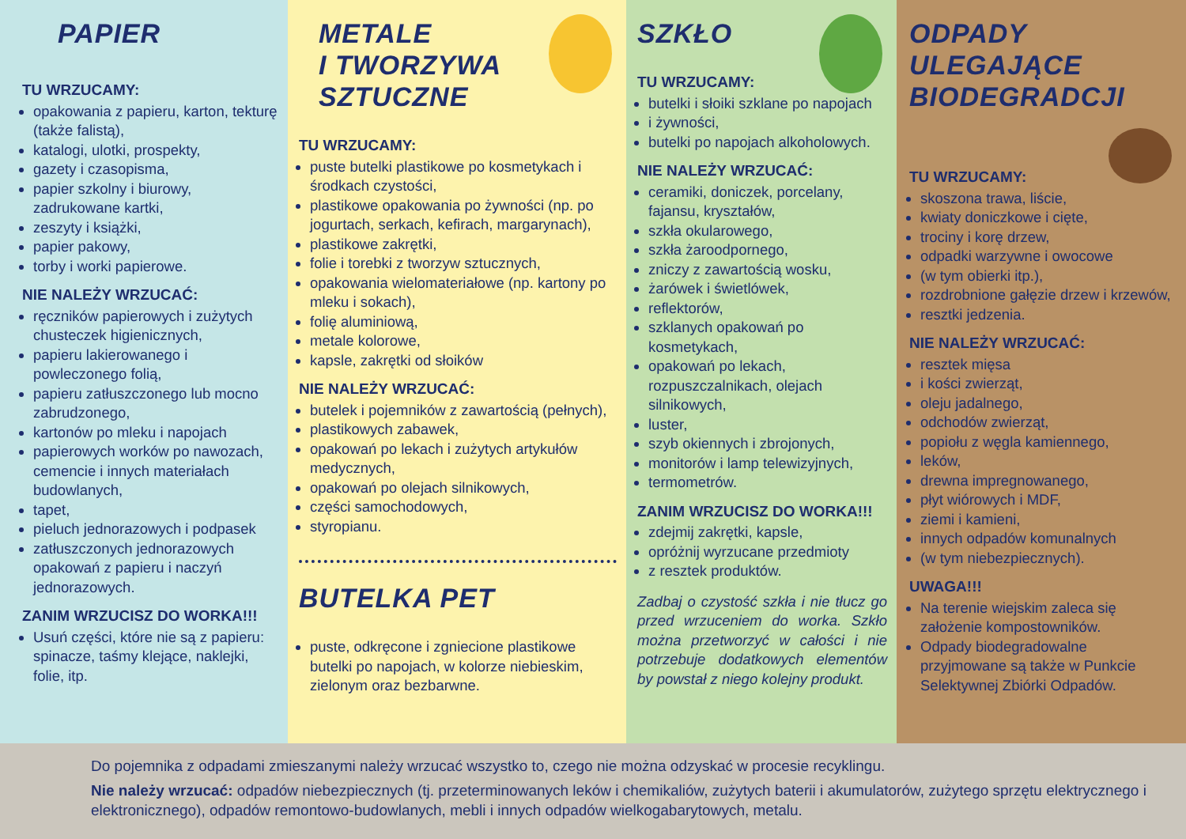PAPIER
TU WRZUCAMY:
opakowania z papieru, karton, tekturę (także falistą),
katalogi, ulotki, prospekty,
gazety i czasopisma,
papier szkolny i biurowy, zadrukowane kartki,
zeszyty i książki,
papier pakowy,
torby i worki papierowe.
NIE NALEŻY WRZUCAĆ:
ręczników papierowych i zużytych chusteczek higienicznych,
papieru lakierowanego i powleczonego folią,
papieru zatłuszczonego lub mocno zabrudzonego,
kartonów po mleku i napojach
papierowych worków po nawozach, cemencie i innych materiałach budowlanych,
tapet,
pieluch jednorazowych i podpasek
zatłuszczonych jednorazowych opakowań z papieru i naczyń jednorazowych.
ZANIM WRZUCISZ DO WORKA!!!
Usuń części, które nie są z papieru: spinacze, taśmy klejące, naklejki, folie, itp.
METALE
I TWORZYWA
SZTUCZNE
TU WRZUCAMY:
puste butelki plastikowe po kosmetykach i środkach czystości,
plastikowe opakowania po żywności (np. po jogurtach, serkach, kefirach, margarynach),
plastikowe zakrętki,
folie i torebki z tworzyw sztucznych,
opakowania wielomateriałowe (np. kartony po mleku i sokach),
folię aluminiową,
metale kolorowe,
kapsle, zakrętki od słoików
NIE NALEŻY WRZUCAĆ:
butelek i pojemników z zawartością (pełnych),
plastikowych zabawek,
opakowań po lekach i zużytych artykułów medycznych,
opakowań po olejach silnikowych,
części samochodowych,
styropianu.
BUTELKA PET
puste, odkręcone i zgniecione plastikowe butelki po napojach, w kolorze niebieskim, zielonym oraz bezbarwne.
SZKŁO
TU WRZUCAMY:
butelki i słoiki szklane po napojach
i żywności,
butelki po napojach alkoholowych.
NIE NALEŻY WRZUCAĆ:
ceramiki, doniczek, porcelany, fajansu, kryształów,
szkła okularowego,
szkła żaroodpornego,
zniczy z zawartością wosku,
żarówek i świetlówek,
reflektorów,
szklanych opakowań po kosmetykach,
opakowań po lekach, rozpuszczalnikach, olejach silnikowych,
luster,
szyb okiennych i zbrojonych,
monitorów i lamp telewizyjnych,
termometrów.
ZANIM WRZUCISZ DO WORKA!!!
zdejmij zakrętki, kapsle,
opróżnij wyrzucane przedmioty
z resztek produktów.
Zadbaj o czystość szkła i nie tłucz go przed wrzuceniem do worka. Szkło można przetworzyć w całości i nie potrzebuje dodatkowych elementów by powstał z niego kolejny produkt.
ODPADY
ULEGAJĄCE
BIODEGRADCJI
TU WRZUCAMY:
skoszona trawa, liście,
kwiaty doniczkowe i cięte,
trociny i korę drzew,
odpadki warzywne i owocowe
(w tym obierki itp.),
rozdrobnione gałęzie drzew i krzewów,
resztki jedzenia.
NIE NALEŻY WRZUCAĆ:
resztek mięsa
i kości zwierząt,
oleju jadalnego,
odchodów zwierząt,
popiołu z węgla kamiennego,
leków,
drewna impregnowanego,
płyt wiórowych i MDF,
ziemi i kamieni,
innych odpadów komunalnych
(w tym niebezpiecznych).
UWAGA!!!
Na terenie wiejskim zaleca się założenie kompostowników.
Odpady biodegradowalne przyjmowane są także w Punkcie Selektywnej Zbiórki Odpadów.
Do pojemnika z odpadami zmieszanymi należy wrzucać wszystko to, czego nie można odzyskać w procesie recyklingu.
Nie należy wrzucać: odpadów niebezpiecznych (tj. przeterminowanych leków i chemikaliów, zużytych baterii i akumulatorów, zużytego sprzętu elektrycznego i elektronicznego), odpadów remontowo-budowlanych, mebli i innych odpadów wielkogabarytowych, metalu.